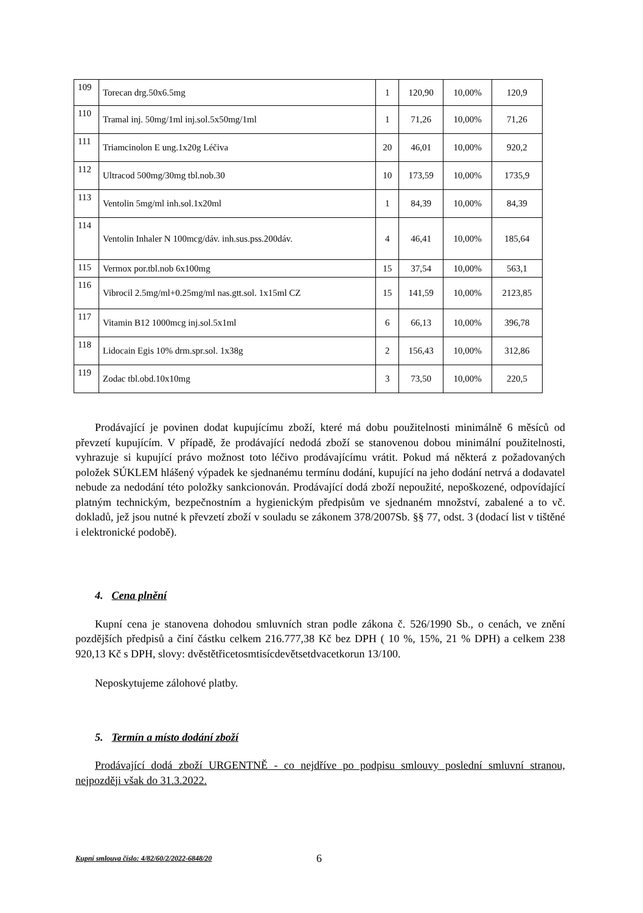| 109 | Torecan drg.50x6.5mg | 1 | 120,90 | 10,00% | 120,9 |
| 110 | Tramal inj. 50mg/1ml inj.sol.5x50mg/1ml | 1 | 71,26 | 10,00% | 71,26 |
| 111 | Triamcinolon E ung.1x20g Léčiva | 20 | 46,01 | 10,00% | 920,2 |
| 112 | Ultracod 500mg/30mg tbl.nob.30 | 10 | 173,59 | 10,00% | 1735,9 |
| 113 | Ventolin 5mg/ml inh.sol.1x20ml | 1 | 84,39 | 10,00% | 84,39 |
| 114 | Ventolin Inhaler N 100mcg/dáv. inh.sus.pss.200dáv. | 4 | 46,41 | 10,00% | 185,64 |
| 115 | Vermox por.tbl.nob 6x100mg | 15 | 37,54 | 10,00% | 563,1 |
| 116 | Vibrocil 2.5mg/ml+0.25mg/ml nas.gtt.sol. 1x15ml CZ | 15 | 141,59 | 10,00% | 2123,85 |
| 117 | Vitamin B12 1000mcg inj.sol.5x1ml | 6 | 66,13 | 10,00% | 396,78 |
| 118 | Lidocain Egis 10% drm.spr.sol. 1x38g | 2 | 156,43 | 10,00% | 312,86 |
| 119 | Zodac tbl.obd.10x10mg | 3 | 73,50 | 10,00% | 220,5 |
Prodávající je povinen dodat kupujícímu zboží, které má dobu použitelnosti minimálně 6 měsíců od převzetí kupujícím. V případě, že prodávající nedodá zboží se stanovenou dobou minimální použitelnosti, vyhrazuje si kupující právo možnost toto léčivo prodávajícímu vrátit. Pokud má některá z požadovaných položek SÚKLEM hlášený výpadek ke sjednanému termínu dodání, kupující na jeho dodání netrvá a dodavatel nebude za nedodání této položky sankcionován. Prodávající dodá zboží nepoužité, nepoškozené, odpovídající platným technickým, bezpečnostním a hygienickým předpisům ve sjednaném množství, zabalené a to vč. dokladů, jež jsou nutné k převzetí zboží v souladu se zákonem 378/2007Sb. §§ 77, odst. 3 (dodací list v tištěné i elektronické podobě).
4. Cena plnění
Kupní cena je stanovena dohodou smluvních stran podle zákona č. 526/1990 Sb., o cenách, ve znění pozdějších předpisů a činí částku celkem 216.777,38 Kč bez DPH ( 10 %, 15%, 21 % DPH) a celkem 238 920,13 Kč s DPH, slovy: dvěstětřicetosmtisícdevětsetdvacetkorun 13/100.
Neposkytujeme zálohové platby.
5. Termín a místo dodání zboží
Prodávající dodá zboží URGENTNĚ - co nejdříve po podpisu smlouvy poslední smluvní stranou, nejpozději však do 31.3.2022.
Kupní smlouva číslo: 4/82/60/2/2022-6848/20
6